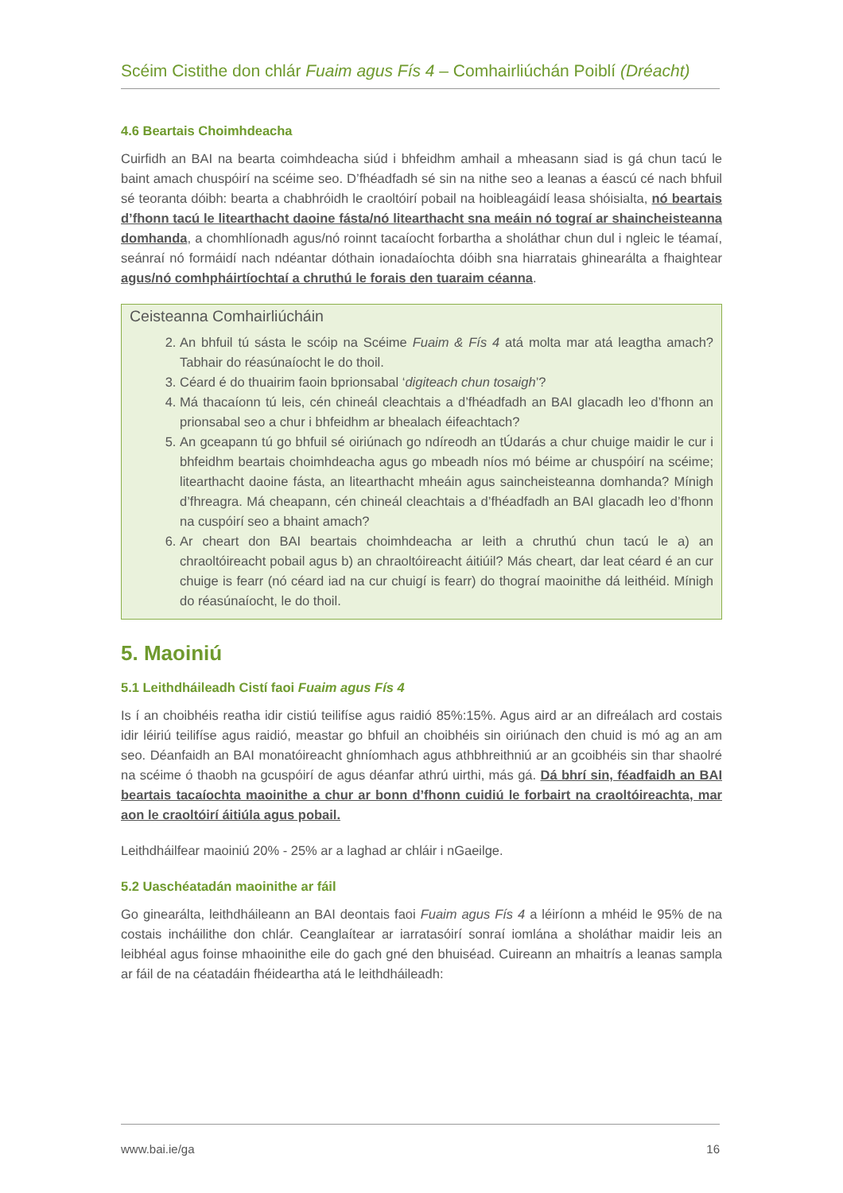Scéim Cistithe don chlár Fuaim agus Fís 4 – Comhairliúchán Poiblí (Dréacht)
4.6 Beartais Choimhdeacha
Cuirfidh an BAI na bearta coimhdeacha siúd i bhfeidhm amhail a mheasann siad is gá chun tacú le baint amach chuspóirí na scéime seo. D’fhéadfadh sé sin na nithe seo a leanas a éascú cé nach bhfuil sé teoranta dóibh: bearta a chabhróidh le craoltóirí pobail na hoibleagáidí leasa shóisialta, nó beartais d’fhonn tacú le litearthacht daoine fásta/nó litearthacht sna meáin nó tograí ar shaincheisteanna domhanda, a chomhlíonadh agus/nó roinnt tacaíocht forbartha a sholáthar chun dul i ngleic le téamaí, seánraí nó formáidí nach ndéantar dóthain ionadaíochta dóibh sna hiarratais ghinearálta a fhaightear agus/nó comhpháirtíochtaí a chruthú le forais den tuaraim céanna.
Ceisteanna Comhairliúcháin
2. An bhfuil tú sásta le scóip na Scéime Fuaim & Fís 4 atá molta mar atá leagtha amach? Tabhair do réasúnaíocht le do thoil.
3. Céard é do thuairim faoin bprionsabal ‘digiteach chun tosaigh’?
4. Má thacaíonn tú leis, cén chineál cleachtais a d’fhéadfadh an BAI glacadh leo d’fhonn an prionsabal seo a chur i bhfeidhm ar bhealach éifeachtach?
5. An gceapann tú go bhfuil sé oiriúnach go ndíreodh an tÚdarás a chur chuige maidir le cur i bhfeidhm beartais choimhdeacha agus go mbeadh níos mó béime ar chuspóirí na scéime; litearthacht daoine fásta, an litearthacht mheáin agus saincheisteanna domhanda? Mínigh d’fhreagra. Má cheapann, cén chineál cleachtais a d’fhéadfadh an BAI glacadh leo d’fhonn na cuspóirí seo a bhaint amach?
6. Ar cheart don BAI beartais choimhdeacha ar leith a chruthú chun tacú le a) an chraoltóireacht pobail agus b) an chraoltóireacht áitiúil? Más cheart, dar leat céard é an cur chuige is fearr (nó céard iad na cur chuigí is fearr) do thograí maoinithe dá leithéid. Mínigh do réasúnaíocht, le do thoil.
5. Maoiniú
5.1 Leithdháileadh Cistí faoi Fuaim agus Fís 4
Is í an choibhéis reatha idir cistiú teilifíse agus raidió 85%:15%. Agus aird ar an difreálach ard costais idir léiriú teilifíse agus raidió, meastar go bhfuil an choibhéis sin oiriúnach den chuid is mó ag an am seo. Déanfaidh an BAI monatóireacht ghníomhach agus athbhreithniú ar an gcoibhéis sin thar shaolré na scéime ó thaobh na gcuspóirí de agus déanfar athrú uirthi, más gá. Dá bhrí sin, féadfaidh an BAI beartais tacaíochta maoinithe a chur ar bonn d’fhonn cuidiú le forbairt na craoltóireachta, mar aon le craoltóirí áitiúla agus pobail.
Leithdháilfear maoiniú 20% - 25% ar a laghad ar chláir i nGaeilge.
5.2 Uaschéatadán maoinithe ar fáil
Go ginearálta, leithdháileann an BAI deontais faoi Fuaim agus Fís 4 a léiríonn a mhéid le 95% de na costais incháilithe don chlár. Ceanglaítear ar iarratasóirí sonraí iomlána a sholáthar maidir leis an leibhéal agus foinse mhaoinithe eile do gach gné den bhuiséad. Cuireann an mhaitrís a leanas sampla ar fáil de na céatadáin fhéideartha atá le leithdháileadh:
www.bai.ie/ga 16